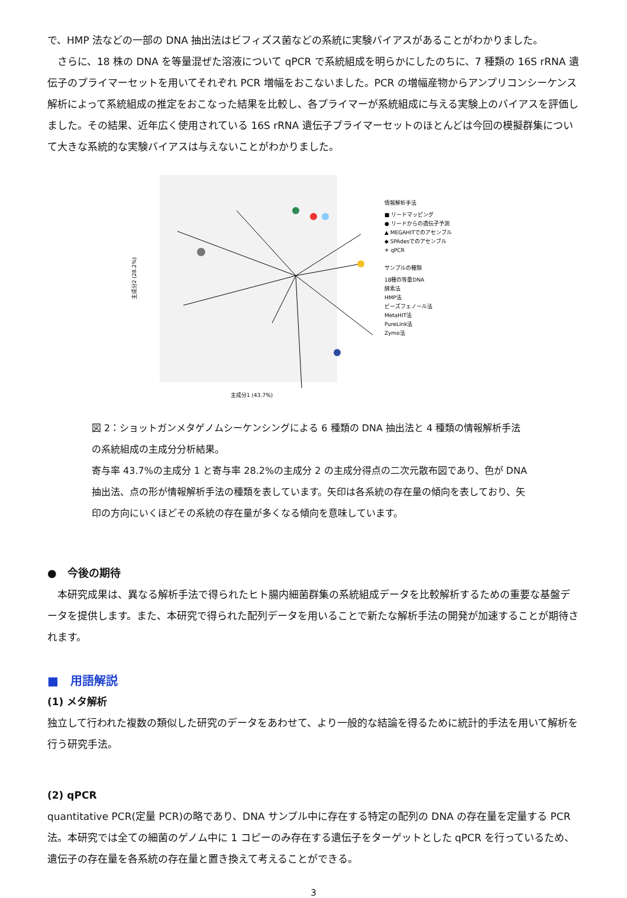で、HMP 法などの一部の DNA 抽出法はビフィズス菌などの系統に実験バイアスがあることがわかりました。
　さらに、18 株の DNA を等量混ぜた溶液について qPCR で系統組成を明らかにしたのちに、7 種類の 16S rRNA 遺伝子のプライマーセットを用いてそれぞれ PCR 増幅をおこないました。PCR の増幅産物からアンプリコンシーケンス解析によって系統組成の推定をおこなった結果を比較し、各プライマーが系統組成に与える実験上のバイアスを評価しました。その結果、近年広く使用されている 16S rRNA 遺伝子プライマーセットのほとんどは今回の模擬群集について大きな系統的な実験バイアスは与えないことがわかりました。
情報解析手法
■ リードマッピング
● リードからの遺伝子予測
▲ MEGAHITでのアセンブル
◆ SPAdesでのアセンブル
✳ qPCR
サンプルの種類
18種の等量DNA
酵素法
HMP法
ビーズフェノール法
MetaHIT法
PureLink法
Zymo法
主成分1 (43.7%)
主成分2 (28.2%)
図 2：ショットガンメタゲノムシーケンシングによる 6 種類の DNA 抽出法と 4 種類の情報解析手法の系統組成の主成分分析結果。
寄与率 43.7%の主成分 1 と寄与率 28.2%の主成分 2 の主成分得点の二次元散布図であり、色が DNA 抽出法、点の形が情報解析手法の種類を表しています。矢印は各系統の存在量の傾向を表しており、矢印の方向にいくほどその系統の存在量が多くなる傾向を意味しています。
●　今後の期待
　本研究成果は、異なる解析手法で得られたヒト腸内細菌群集の系統組成データを比較解析するための重要な基盤データを提供します。また、本研究で得られた配列データを用いることで新たな解析手法の開発が加速することが期待されます。
■　用語解説
(1) メタ解析
独立して行われた複数の類似した研究のデータをあわせて、より一般的な結論を得るために統計的手法を用いて解析を行う研究手法。
(2) qPCR
quantitative PCR(定量 PCR)の略であり、DNA サンプル中に存在する特定の配列の DNA の存在量を定量する PCR 法。本研究では全ての細菌のゲノム中に 1 コピーのみ存在する遺伝子をターゲットとした qPCR を行っているため、遺伝子の存在量を各系統の存在量と置き換えて考えることができる。
3